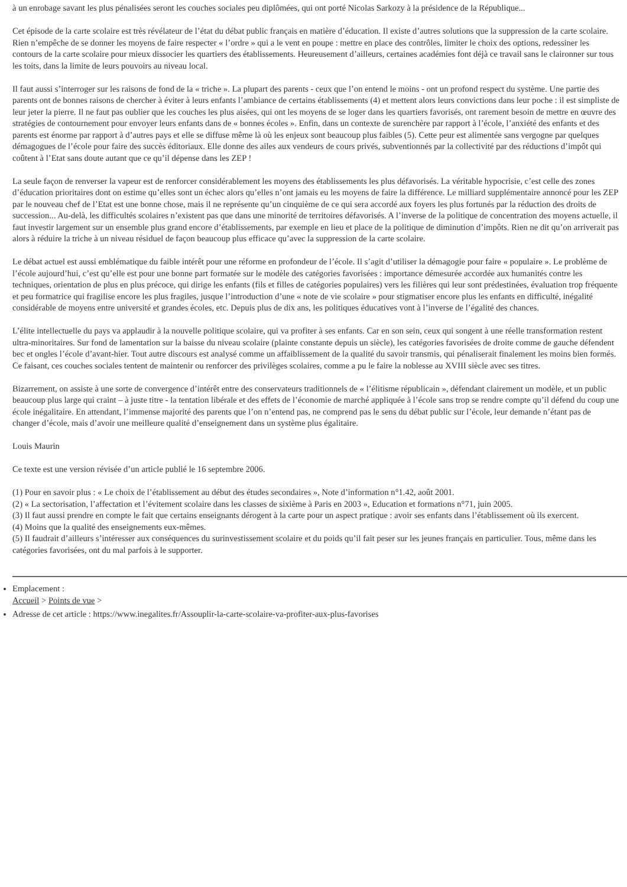à un enrobage savant les plus pénalisées seront les couches sociales peu diplômées, qui ont porté Nicolas Sarkozy à la présidence de la République...
Cet épisode de la carte scolaire est très révélateur de l’état du débat public français en matière d’éducation. Il existe d’autres solutions que la suppression de la carte scolaire. Rien n’empêche de se donner les moyens de faire respecter « l’ordre » qui a le vent en poupe : mettre en place des contrôles, limiter le choix des options, redessiner les contours de la carte scolaire pour mieux dissocier les quartiers des établissements. Heureusement d’ailleurs, certaines académies font déjà ce travail sans le claironner sur tous les toits, dans la limite de leurs pouvoirs au niveau local.
Il faut aussi s’interroger sur les raisons de fond de la « triche ». La plupart des parents - ceux que l’on entend le moins - ont un profond respect du système. Une partie des parents ont de bonnes raisons de chercher à éviter à leurs enfants l’ambiance de certains établissements (4) et mettent alors leurs convictions dans leur poche : il est simpliste de leur jeter la pierre. Il ne faut pas oublier que les couches les plus aisées, qui ont les moyens de se loger dans les quartiers favorisés, ont rarement besoin de mettre en œuvre des stratégies de contournement pour envoyer leurs enfants dans de « bonnes écoles ». Enfin, dans un contexte de surenchère par rapport à l’école, l’anxiété des enfants et des parents est énorme par rapport à d’autres pays et elle se diffuse même là où les enjeux sont beaucoup plus faibles (5). Cette peur est alimentée sans vergogne par quelques démagogues de l’école pour faire des succès éditoriaux. Elle donne des ailes aux vendeurs de cours privés, subventionnés par la collectivité par des réductions d’impôt qui coûtent à l’Etat sans doute autant que ce qu’il dépense dans les ZEP !
La seule façon de renverser la vapeur est de renforcer considérablement les moyens des établissements les plus défavorisés. La véritable hypocrisie, c’est celle des zones d’éducation prioritaires dont on estime qu’elles sont un échec alors qu’elles n’ont jamais eu les moyens de faire la différence. Le milliard supplémentaire annoncé pour les ZEP par le nouveau chef de l’Etat est une bonne chose, mais il ne représente qu’un cinquième de ce qui sera accordé aux foyers les plus fortunés par la réduction des droits de succession... Au-delà, les difficultés scolaires n’existent pas que dans une minorité de territoires défavorisés. A l’inverse de la politique de concentration des moyens actuelle, il faut investir largement sur un ensemble plus grand encore d’établissements, par exemple en lieu et place de la politique de diminution d’impôts. Rien ne dit qu’on arriverait pas alors à réduire la triche à un niveau résiduel de façon beaucoup plus efficace qu’avec la suppression de la carte scolaire.
Le débat actuel est aussi emblématique du faible intérêt pour une réforme en profondeur de l’école. Il s’agit d’utiliser la démagogie pour faire « populaire ». Le problème de l’école aujourd’hui, c’est qu’elle est pour une bonne part formatée sur le modèle des catégories favorisées : importance démesurée accordée aux humanités contre les techniques, orientation de plus en plus précoce, qui dirige les enfants (fils et filles de catégories populaires) vers les filières qui leur sont prédestinées, évaluation trop fréquente et peu formatrice qui fragilise encore les plus fragiles, jusque l’introduction d’une « note de vie scolaire » pour stigmatiser encore plus les enfants en difficulté, inégalité considérable de moyens entre université et grandes écoles, etc. Depuis plus de dix ans, les politiques éducatives vont à l’inverse de l’égalité des chances.
L’élite intellectuelle du pays va applaudir à la nouvelle politique scolaire, qui va profiter à ses enfants. Car en son sein, ceux qui songent à une réelle transformation restent ultra-minoritaires. Sur fond de lamentation sur la baisse du niveau scolaire (plainte constante depuis un siècle), les catégories favorisées de droite comme de gauche défendent bec et ongles l’école d’avant-hier. Tout autre discours est analysé comme un affaiblissement de la qualité du savoir transmis, qui pénaliserait finalement les moins bien formés. Ce faisant, ces couches sociales tentent de maintenir ou renforcer des privilèges scolaires, comme a pu le faire la noblesse au XVIII siècle avec ses titres.
Bizarrement, on assiste à une sorte de convergence d’intérêt entre des conservateurs traditionnels de « l’élitisme républicain », défendant clairement un modèle, et un public beaucoup plus large qui craint – à juste titre - la tentation libérale et des effets de l’économie de marché appliquée à l’école sans trop se rendre compte qu’il défend du coup une école inégalitaire. En attendant, l’immense majorité des parents que l’on n’entend pas, ne comprend pas le sens du débat public sur l’école, leur demande n’étant pas de changer d’école, mais d’avoir une meilleure qualité d’enseignement dans un système plus égalitaire.
Louis Maurin
Ce texte est une version révisée d’un article publié le 16 septembre 2006.
(1) Pour en savoir plus : « Le choix de l’établissement au début des études secondaires », Note d’information n°1.42, août 2001.
(2) « La sectorisation, l’affectation et l’évitement scolaire dans les classes de sixième à Paris en 2003 », Education et formations n°71, juin 2005.
(3) Il faut aussi prendre en compte le fait que certains enseignants dérogent à la carte pour un aspect pratique : avoir ses enfants dans l’établissement où ils exercent.
(4) Moins que la qualité des enseignements eux-mêmes.
(5) Il faudrait d’ailleurs s’intéresser aux conséquences du surinvestissement scolaire et du poids qu’il fait peser sur les jeunes français en particulier. Tous, même dans les catégories favorisées, ont du mal parfois à le supporter.
Emplacement :
Accueil > Points de vue >
Adresse de cet article : https://www.inegalites.fr/Assouplir-la-carte-scolaire-va-profiter-aux-plus-favorises